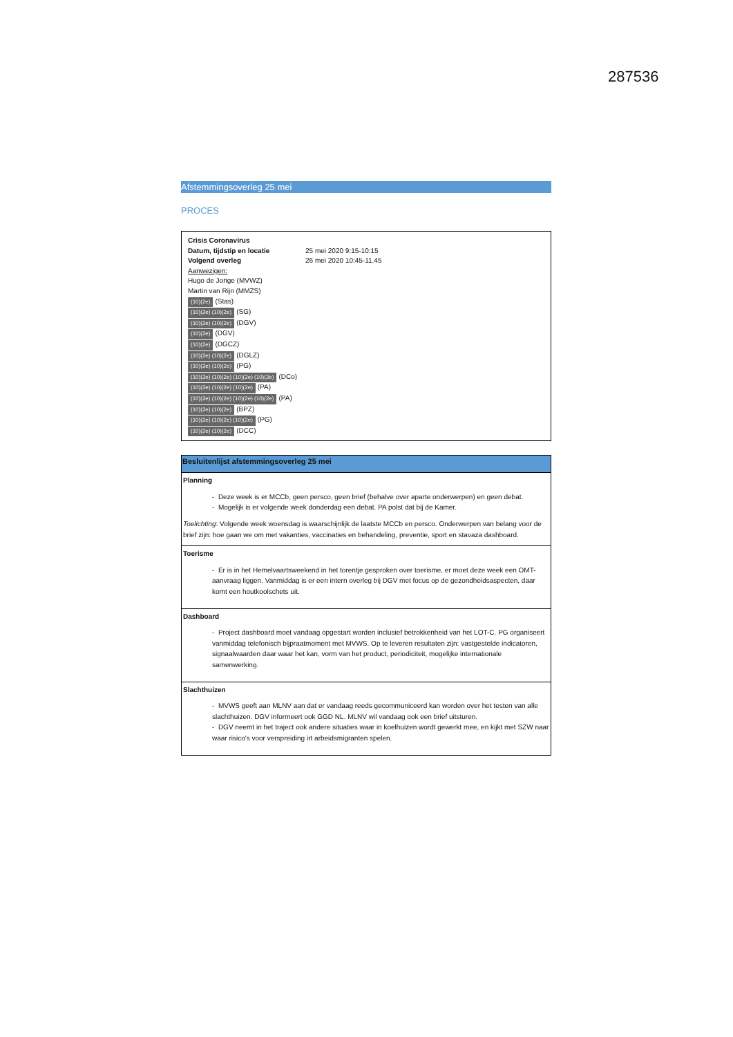287536
Afstemmingsoverleg 25 mei
PROCES
Crisis Coronavirus
Datum, tijdstip en locatie 25 mei 2020 9:15-10:15
Volgend overleg 26 mei 2020 10:45-11.45
Aanwezigen:
Hugo de Jonge (MVWZ)
Martin van Rijn (MMZS)
(10)(2e) (Stas)
(10)(2e) (10)(2e) (SG)
(10)(2e) (10)(2e) (DGV)
(10)(2e) (DGV)
(10)(2e) (DGCZ)
(10)(2e) (10)(2e) (DGLZ)
(10)(2e) (10)(2e) (PG)
(10)(2e) (10)(2e) (10)(2e) (10)(2e) (DCo)
(10)(2e) (10)(2e) (10)(2e) (PA)
(10)(2e) (10)(2e) (10)(2e) (10)(2e) (PA)
(10)(2e) (10)(2e) (BPZ)
(10)(2e) (10)(2e) (10)(2e) (PG)
(10)(2e) (10)(2e) (DCC)
| Besluitenlijst afstemmingsoverleg 25 mei |
| --- |
| Planning - Deze week is er MCCb, geen persco, geen brief (behalve over aparte onderwerpen) en geen debat. - Mogelijk is er volgende week donderdag een debat. PA polst dat bij de Kamer. Toelichting : Volgende week woensdag is waarschijnlijk de laatste MCCb en persco. Onderwerpen van belang voor de brief zijn: hoe gaan we om met vakanties, vaccinaties en behandeling, preventie, sport en stavaza dashboard. |
| Toerisme - Er is in het Hemelvaartsweekend in het torentje gesproken over toerisme, er moet deze week een OMT-aanvraag liggen. Vanmiddag is er een intern overleg bij DGV met focus op de gezondheidsaspecten, daar komt een houtkoolschets uit. |
| Dashboard - Project dashboard moet vandaag opgestart worden inclusief betrokkenheid van het LOT-C. PG organiseert vanmiddag telefonisch bijpraatmoment met MVWS. Op te leveren resultaten zijn: vastgestelde indicatoren, signaalwaarden daar waar het kan, vorm van het product, periodiciteit, mogelijke internationale samenwerking. |
| Slachthuizen - MVWS geeft aan MLNV aan dat er vandaag reeds gecommuniceerd kan worden over het testen van alle slachthuizen. DGV informeert ook GGD NL. MLNV wil vandaag ook een brief uitsturen. - DGV neemt in het traject ook andere situaties waar in koelhuizen wordt gewerkt mee, en kijkt met SZW naar waar risico's voor verspreiding irt arbeidsmigranten spelen. |